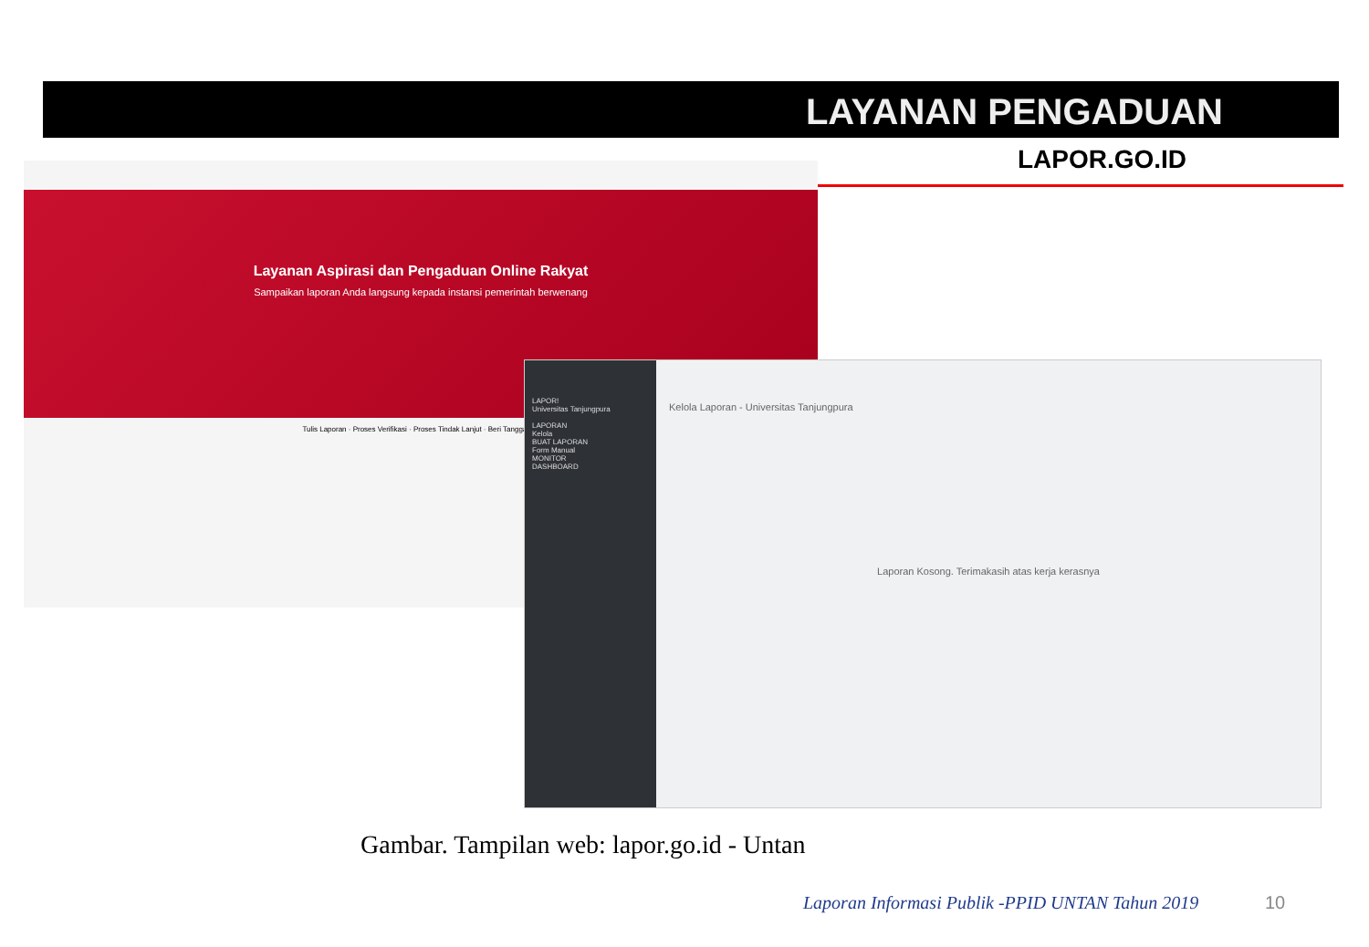Layanan Aspirasi dan Pengaduan Online Rakyat
Sampaikan laporan Anda langsung kepada instansi pemerintah berwenang
Tulis Laporan · Proses Verifikasi · Proses Tindak Lanjut · Beri Tanggapan
LAPOR!
Universitas Tanjungpura
LAPORAN
Kelola
BUAT LAPORAN
Form Manual
MONITOR
DASHBOARD
Kelola Laporan - Universitas Tanjungpura
Laporan Kosong. Terimakasih atas kerja kerasnya
LAYANAN PENGADUAN
LAPOR.GO.ID
Gambar. Tampilan web: lapor.go.id - Untan
Laporan Informasi Publik -PPID UNTAN Tahun 2019
10